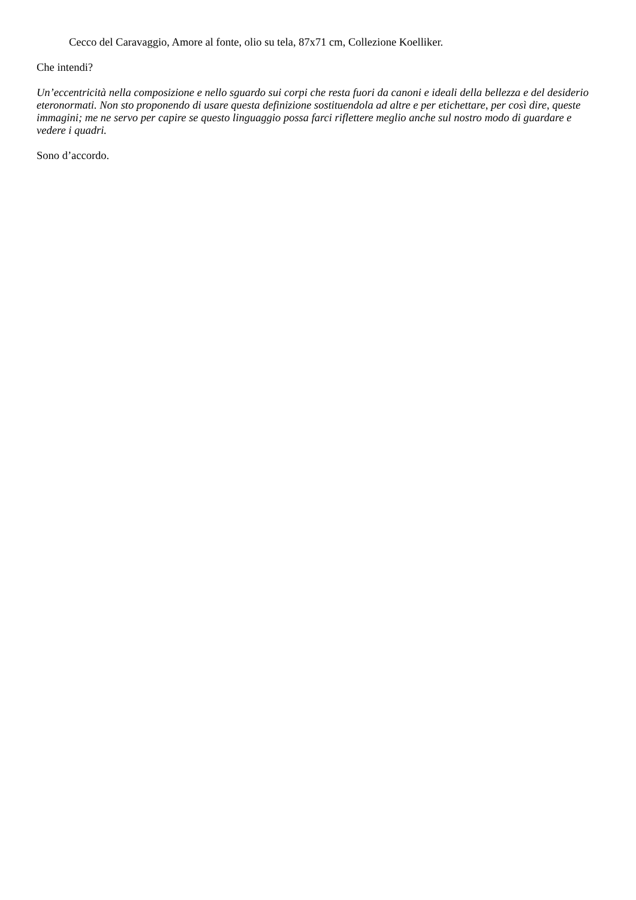Cecco del Caravaggio, Amore al fonte, olio su tela, 87x71 cm, Collezione Koelliker.
Che intendi?
Un’eccentricità nella composizione e nello sguardo sui corpi che resta fuori da canoni e ideali della bellezza e del desiderio eteronormati. Non sto proponendo di usare questa definizione sostituendola ad altre e per etichettare, per così dire, queste immagini; me ne servo per capire se questo linguaggio possa farci riflettere meglio anche sul nostro modo di guardare e vedere i quadri.
Sono d’accordo.